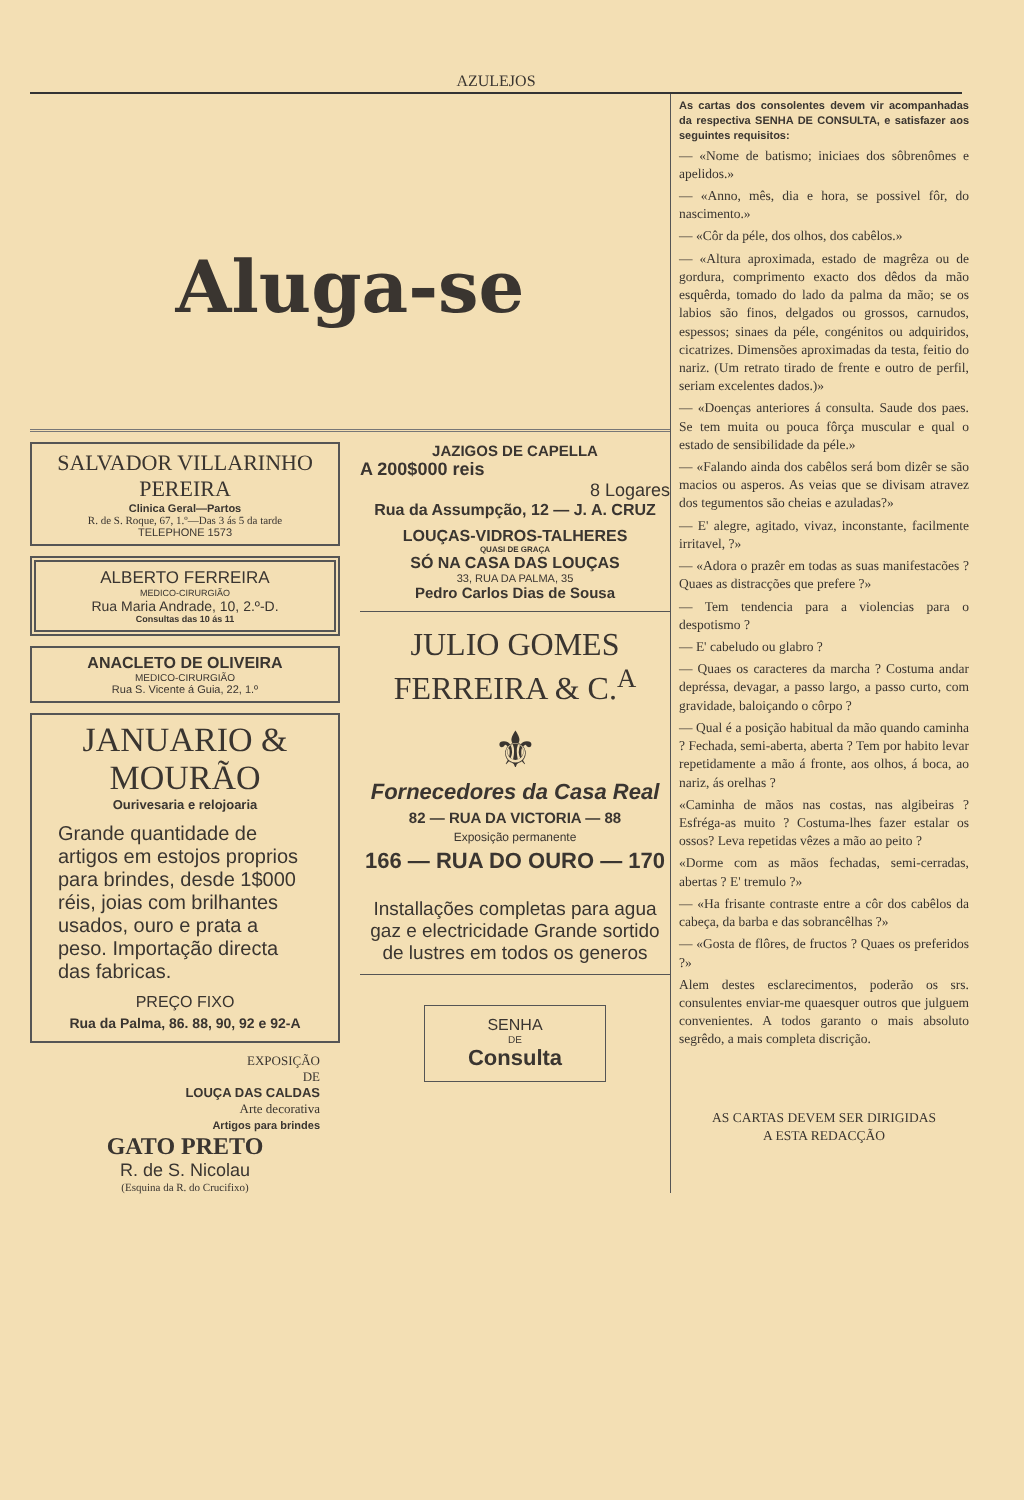AZULEJOS
Aluga-se
SALVADOR VILLARINHO PEREIRA
Clinica Geral—Partos
R. de S. Roque, 67, 1.º—Das 3 ás 5 da tarde
TELEPHONE 1573
ALBERTO FERREIRA
MEDICO-CIRURGIÃO
Rua Maria Andrade, 10, 2.º-D.
Consultas das 10 ás 11
ANACLETO DE OLIVEIRA
MEDICO-CIRURGIÃO
Rua S. Vicente á Guia, 22, 1.º
JANUARIO & MOURÃO
Ourivesaria e relojoaria
Grande quantidade de artigos em estojos proprios para brindes, desde 1$000 réis, joias com brilhantes usados, ouro e prata a peso. Importação directa das fabricas.
PREÇO FIXO
Rua da Palma, 86. 88, 90, 92 e 92-A
EXPOSIÇÃO
DE
LOUÇA DAS CALDAS
Arte decorativa
Artigos para brindes
GATO PRETO
R. de S. Nicolau
(Esquina da R. do Crucifixo)
JAZIGOS DE CAPELLA
A 200$000 reis
8 Logares
Rua da Assumpção, 12 — J. A. CRUZ
LOUÇAS-VIDROS-TALHERES
QUASI DE GRAÇA
SÓ NA CASA DAS LOUÇAS
33, RUA DA PALMA, 35
Pedro Carlos Dias de Sousa
JULIO GOMES FERREIRA & C.<sup>A</sup>
⚜
Fornecedores da Casa Real
82 — RUA DA VICTORIA — 88
Exposição permanente
166 — RUA DO OURO — 170
Installações completas para agua gaz e electricidade Grande sortido de lustres em todos os generos
SENHA
DE
Consulta
As cartas dos consolentes devem vir acompanhadas da respectiva SENHA DE CONSULTA, e satisfazer aos seguintes requisitos:
— «Nome de batismo; iniciaes dos sôbrenômes e apelidos.»
— «Anno, mês, dia e hora, se possivel fôr, do nascimento.»
— «Côr da péle, dos olhos, dos cabêlos.»
— «Altura aproximada, estado de magrêza ou de gordura, comprimento exacto dos dêdos da mão esquêrda, tomado do lado da palma da mão; se os labios são finos, delgados ou grossos, carnudos, espessos; sinaes da péle, congénitos ou adquiridos, cicatrizes. Dimensões aproximadas da testa, feitio do nariz. (Um retrato tirado de frente e outro de perfil, seriam excelentes dados.)»
— «Doenças anteriores á consulta. Saude dos paes. Se tem muita ou pouca fôrça muscular e qual o estado de sensibilidade da péle.»
— «Falando ainda dos cabêlos será bom dizêr se são macios ou asperos. As veias que se divisam atravez dos tegumentos são cheias e azuladas?»
— E' alegre, agitado, vivaz, inconstante, facilmente irritavel, ?»
— «Adora o prazêr em todas as suas manifestacões ? Quaes as distracções que prefere ?»
— Tem tendencia para a violencias para o despotismo ?
— E' cabeludo ou glabro ?
— Quaes os caracteres da marcha ? Costuma andar depréssa, devagar, a passo largo, a passo curto, com gravidade, baloiçando o côrpo ?
— Qual é a posição habitual da mão quando caminha ? Fechada, semi-aberta, aberta ? Tem por habito levar repetidamente a mão á fronte, aos olhos, á boca, ao nariz, ás orelhas ?
«Caminha de mãos nas costas, nas algibeiras ? Esfréga-as muito ? Costuma-lhes fazer estalar os ossos? Leva repetidas vêzes a mão ao peito ?
«Dorme com as mãos fechadas, semi-cerradas, abertas ? E' tremulo ?»
— «Ha frisante contraste entre a côr dos cabêlos da cabeça, da barba e das sobrancêlhas ?»
— «Gosta de flôres, de fructos ? Quaes os preferidos ?»
Alem destes esclarecimentos, poderão os srs. consulentes enviar-me quaesquer outros que julguem convenientes. A todos garanto o mais absoluto segrêdo, a mais completa discrição.
AS CARTAS DEVEM SER DIRIGIDAS
A ESTA REDACÇÃO